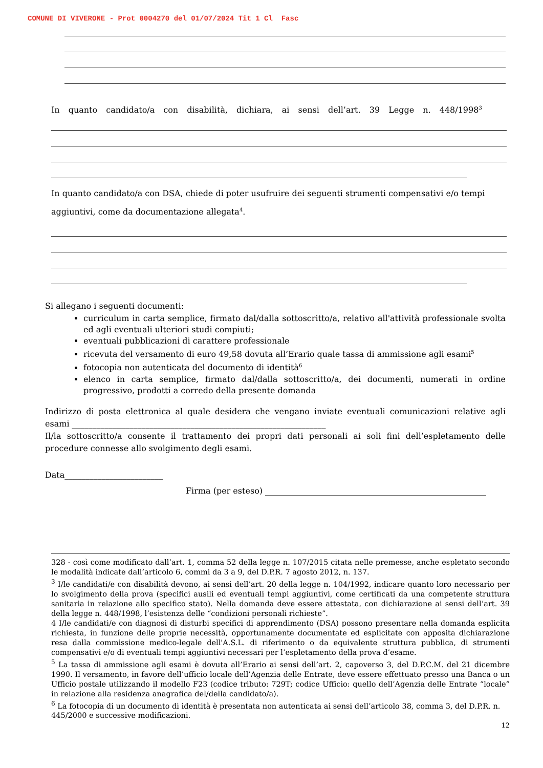COMUNE DI VIVERONE - Prot 0004270 del 01/07/2024 Tit 1 Cl Fasc
In quanto candidato/a con disabilità, dichiara, ai sensi dell’art. 39 Legge n. 448/1998<sup>3</sup>
In quanto candidato/a con DSA, chiede di poter usufruire dei seguenti strumenti compensativi e/o tempi aggiuntivi, come da documentazione allegata<sup>4</sup>.
Si allegano i seguenti documenti:
curriculum in carta semplice, firmato dal/dalla sottoscritto/a, relativo all'attività professionale svolta ed agli eventuali ulteriori studi compiuti;
eventuali pubblicazioni di carattere professionale
ricevuta del versamento di euro 49,58 dovuta all’Erario quale tassa di ammissione agli esami<sup>5</sup>
fotocopia non autenticata del documento di identità<sup>6</sup>
elenco in carta semplice, firmato dal/dalla sottoscritto/a, dei documenti, numerati in ordine progressivo, prodotti a corredo della presente domanda
Indirizzo di posta elettronica al quale desidera che vengano inviate eventuali comunicazioni relative agli esami ______________________________________________________________
Il/la sottoscritto/a consente il trattamento dei propri dati personali ai soli fini dell’espletamento delle procedure connesse allo svolgimento degli esami.
Data________________________
Firma (per esteso) ______________________________________________________
328 - così come modificato dall’art. 1, comma 52 della legge n. 107/2015 citata nelle premesse, anche espletato secondo le modalità indicate dall’articolo 6, commi da 3 a 9, del D.P.R. 7 agosto 2012, n. 137.
<sup>3</sup> I/le candidati/e con disabilità devono, ai sensi dell’art. 20 della legge n. 104/1992, indicare quanto loro necessario per lo svolgimento della prova (specifici ausili ed eventuali tempi aggiuntivi, come certificati da una competente struttura sanitaria in relazione allo specifico stato). Nella domanda deve essere attestata, con dichiarazione ai sensi dell’art. 39 della legge n. 448/1998, l’esistenza delle “condizioni personali richieste”.
4 I/le candidati/e con diagnosi di disturbi specifici di apprendimento (DSA) possono presentare nella domanda esplicita richiesta, in funzione delle proprie necessità, opportunamente documentate ed esplicitate con apposita dichiarazione resa dalla commissione medico-legale dell'A.S.L. di riferimento o da equivalente struttura pubblica, di strumenti compensativi e/o di eventuali tempi aggiuntivi necessari per l’espletamento della prova d’esame.
<sup>5</sup> La tassa di ammissione agli esami è dovuta all’Erario ai sensi dell’art. 2, capoverso 3, del D.P.C.M. del 21 dicembre 1990. Il versamento, in favore dell’ufficio locale dell’Agenzia delle Entrate, deve essere effettuato presso una Banca o un Ufficio postale utilizzando il modello F23 (codice tributo: 729T; codice Ufficio: quello dell’Agenzia delle Entrate “locale” in relazione alla residenza anagrafica del/della candidato/a).
<sup>6</sup> La fotocopia di un documento di identità è presentata non autenticata ai sensi dell’articolo 38, comma 3, del D.P.R. n. 445/2000 e successive modificazioni.
12